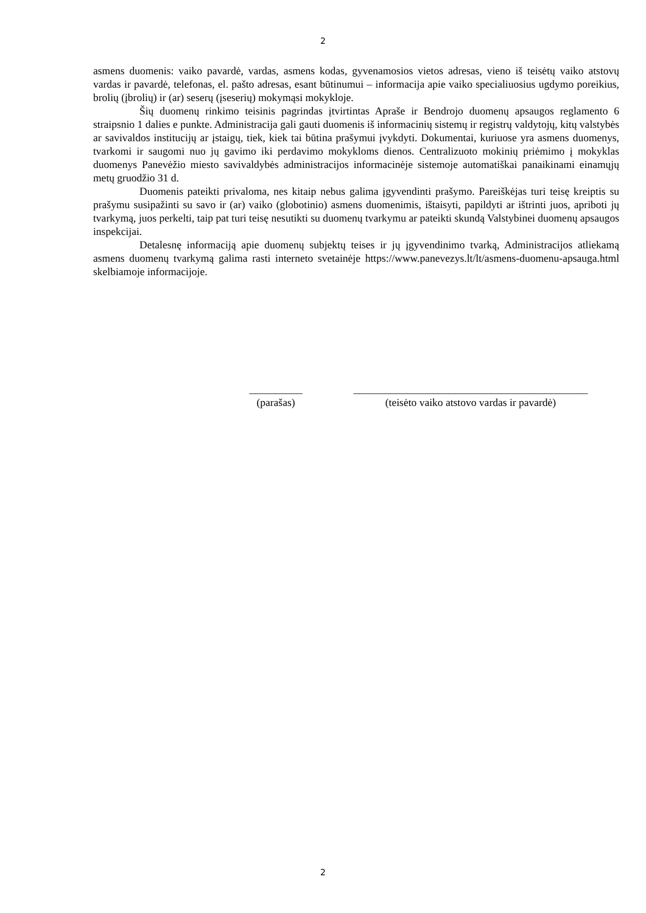2
asmens duomenis: vaiko pavardė, vardas, asmens kodas, gyvenamosios vietos adresas, vieno iš teisėtų vaiko atstovų vardas ir pavardė, telefonas, el. pašto adresas, esant būtinumui – informacija apie vaiko specialiuosius ugdymo poreikius, brolių (įbrolių) ir (ar) seserų (įseserių) mokymąsi mokykloje.
Šių duomenų rinkimo teisinis pagrindas įtvirtintas Apraše ir Bendrojo duomenų apsaugos reglamento 6 straipsnio 1 dalies e punkte. Administracija gali gauti duomenis iš informacinių sistemų ir registrų valdytojų, kitų valstybės ar savivaldos institucijų ar įstaigų, tiek, kiek tai būtina prašymui įvykdyti. Dokumentai, kuriuose yra asmens duomenys, tvarkomi ir saugomi nuo jų gavimo iki perdavimo mokykloms dienos. Centralizuoto mokinių priėmimo į mokyklas duomenys Panevėžio miesto savivaldybės administracijos informacinėje sistemoje automatiškai panaikinami einamųjų metų gruodžio 31 d.
Duomenis pateikti privaloma, nes kitaip nebus galima įgyvendinti prašymo. Pareiškėjas turi teisę kreiptis su prašymu susipažinti su savo ir (ar) vaiko (globotinio) asmens duomenimis, ištaisyti, papildyti ar ištrinti juos, apriboti jų tvarkymą, juos perkelti, taip pat turi teisę nesutikti su duomenų tvarkymu ar pateikti skundą Valstybinei duomenų apsaugos inspekcijai.
Detalesnę informaciją apie duomenų subjektų teises ir jų įgyvendinimo tvarką, Administracijos atliekamą asmens duomenų tvarkymą galima rasti interneto svetainėje https://www.panevezys.lt/lt/asmens-duomenu-apsauga.html skelbiamoje informacijoje.
__________
(parašas)
____________________________________________
(teisėto vaiko atstovo vardas ir pavardė)
2